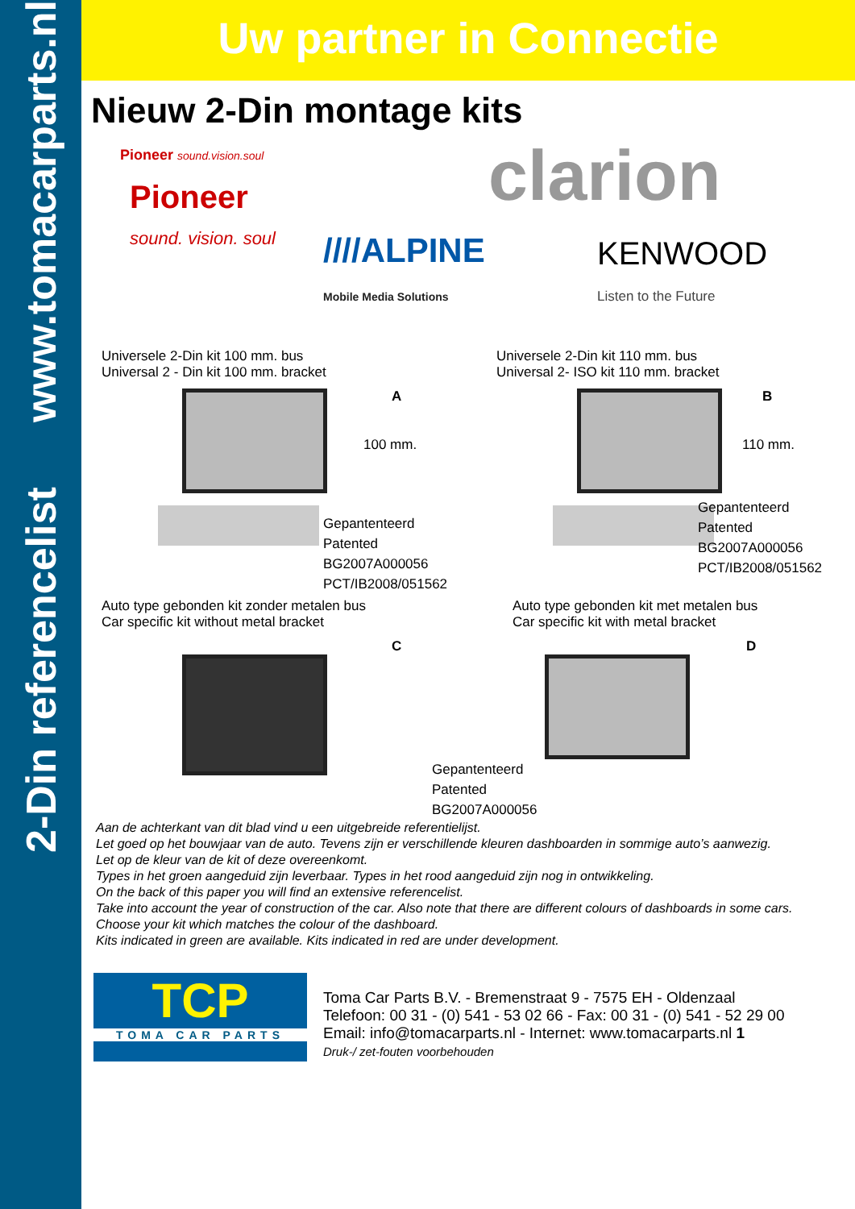2-Din referencelist www.tomacarparts.nl
Uw partner in Connectie
Nieuw 2-Din montage kits
Pioneer sound.vision.soul
Pioneer
sound. vision. soul
clarion
////ALPINE
Mobile Media Solutions
KENWOOD
Listen to the Future
Universele 2-Din kit 100 mm. bus
Universal 2 - Din kit 100 mm. bracket
A
100 mm.
Gepantenteerd
Patented
BG2007A000056
PCT/IB2008/051562
Universele 2-Din kit 110 mm. bus
Universal 2- ISO kit 110 mm. bracket
B
110 mm.
Gepantenteerd
Patented
BG2007A000056
PCT/IB2008/051562
Auto type gebonden kit zonder metalen bus
Car specific kit without metal bracket
C
Auto type gebonden kit met metalen bus
Car specific kit with metal bracket
D
Gepantenteerd
Patented
BG2007A000056
Aan de achterkant van dit blad vind u een uitgebreide referentielijst.
Let goed op het bouwjaar van de auto. Tevens zijn er verschillende kleuren dashboarden in sommige auto’s aanwezig.
Let op de kleur van de kit of deze overeenkomt.
Types in het groen aangeduid zijn leverbaar. Types in het rood aangeduid zijn nog in ontwikkeling.
On the back of this paper you will find an extensive referencelist.
Take into account the year of construction of the car. Also note that there are different colours of dashboards in some cars.
Choose your kit which matches the colour of the dashboard.
Kits indicated in green are available. Kits indicated in red are under development.
TCP
TOMA CAR PARTS
Toma Car Parts B.V. - Bremenstraat 9 - 7575 EH - Oldenzaal
Telefoon: 00 31 - (0) 541 - 53 02 66 - Fax: 00 31 - (0) 541 - 52 29 00
Email: info@tomacarparts.nl - Internet: www.tomacarparts.nl 1
Druk-/ zet-fouten voorbehouden